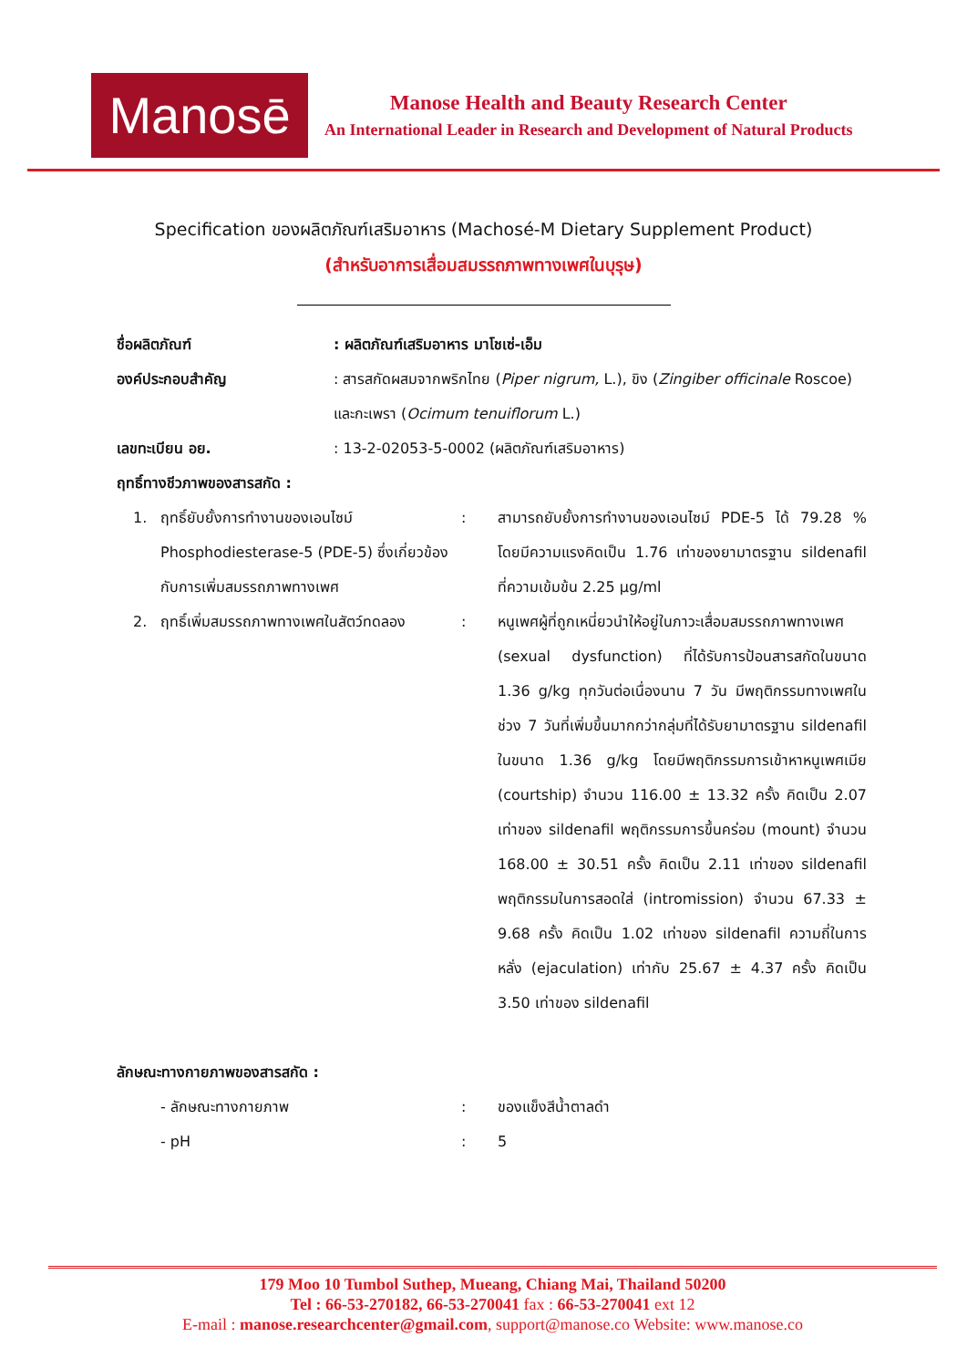Manosē
Manose Health and Beauty Research Center
An International Leader in Research and Development of Natural Products
Specification ของผลิตภัณฑ์เสริมอาหาร (Machosé-M Dietary Supplement Product)
(สำหรับอาการเสื่อมสมรรถภาพทางเพศในบุรุษ)
ชื่อผลิตภัณฑ์ : ผลิตภัณฑ์เสริมอาหาร มาโชเซ่-เอ็ม
องค์ประกอบสำคัญ : สารสกัดผสมจากพริกไทย (Piper nigrum, L.), ขิง (Zingiber officinale Roscoe) และกะเพรา (Ocimum tenuiflorum L.)
เลขทะเบียน อย. : 13-2-02053-5-0002 (ผลิตภัณฑ์เสริมอาหาร)
ฤทธิ์ทางชีวภาพของสารสกัด :
1. ฤทธิ์ยับยั้งการทำงานของเอนไซม์ Phosphodiesterase-5 (PDE-5) ซึ่งเกี่ยวข้องกับการเพิ่มสมรรถภาพทางเพศ
: สามารถยับยั้งการทำงานของเอนไซม์ PDE-5 ได้ 79.28 % โดยมีความแรงคิดเป็น 1.76 เท่าของยามาตรฐาน sildenafil ที่ความเข้มข้น 2.25 µg/ml
2. ฤทธิ์เพิ่มสมรรถภาพทางเพศในสัตว์ทดลอง
: หนูเพศผู้ที่ถูกเหนี่ยวนำให้อยู่ในภาวะเสื่อมสมรรถภาพทางเพศ (sexual dysfunction) ที่ได้รับการป้อนสารสกัดในขนาด 1.36 g/kg ทุกวันต่อเนื่องนาน 7 วัน มีพฤติกรรมทางเพศในช่วง 7 วันที่เพิ่มขึ้นมากกว่ากลุ่มที่ได้รับยามาตรฐาน sildenafil ในขนาด 1.36 g/kg โดยมีพฤติกรรมการเข้าหาหนูเพศเมีย (courtship) จำนวน 116.00 ± 13.32 ครั้ง คิดเป็น 2.07 เท่าของ sildenafil พฤติกรรมการขึ้นคร่อม (mount) จำนวน 168.00 ± 30.51 ครั้ง คิดเป็น 2.11 เท่าของ sildenafil พฤติกรรมในการสอดใส่ (intromission) จำนวน 67.33 ± 9.68 ครั้ง คิดเป็น 1.02 เท่าของ sildenafil ความถี่ในการหลั่ง (ejaculation) เท่ากับ 25.67 ± 4.37 ครั้ง คิดเป็น 3.50 เท่าของ sildenafil
ลักษณะทางกายภาพของสารสกัด :
- ลักษณะทางกายภาพ : ของแข็งสีน้ำตาลดำ
- pH : 5
179 Moo 10 Tumbol Suthep, Mueang, Chiang Mai, Thailand 50200
Tel : 66-53-270182, 66-53-270041 fax : 66-53-270041 ext 12
E-mail : manose.researchcenter@gmail.com, support@manose.co Website: www.manose.co